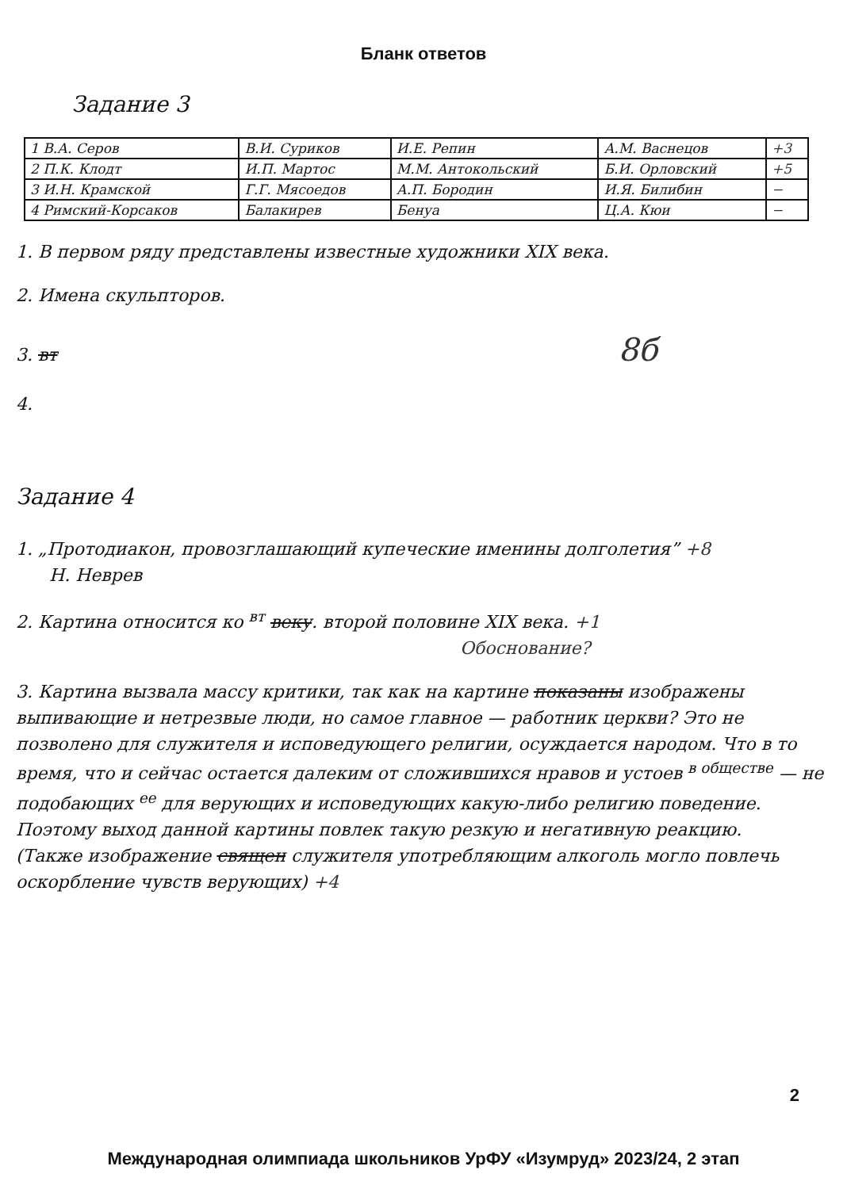Бланк ответов
Задание 3
| 1 В.А. Серов | В.И. Суриков | И.Е. Репин | А.М. Васнецов | +3 |
| 2 П.К. Клодт | И.П. Мартос | М.М. Антокольский | Б.И. Орловский | +5 |
| 3 И.Н. Крамской | Г.Г. Мясоедов | А.П. Бородин | И.Я. Билибин | − |
| 4 Римский-Корсаков | Балакирев | Бенуа | Ц.А. Кюи | − |
1. В первом ряду представлены известные художники XIX века.
2. Имена скульпторов.
3. вт 8б
4.
Задание 4
1. „Протодиакон, провозглашающий купеческие именины долголетия” +8
Н. Неврев
2. Картина относится ко <sup>вт</sup> веку. второй половине XIX века. +1
Обоснование?
3. Картина вызвала массу критики, так как на картине показаны изображены выпивающие и нетрезвые люди, но самое главное — работник церкви? Это не позволено для служителя и исповедующего религии, осуждается народом. Что в то время, что и сейчас остается далеким от сложившихся нравов и устоев <sup>в обществе</sup> — не подобающих <sup>ее</sup> для верующих и исповедующих какую-либо религию поведение. Поэтому выход данной картины повлек такую резкую и негативную реакцию.
(Также изображение священ служителя употребляющим алкоголь могло повлечь оскорбление чувств верующих) +4
2
Международная олимпиада школьников УрФУ «Изумруд» 2023/24, 2 этап